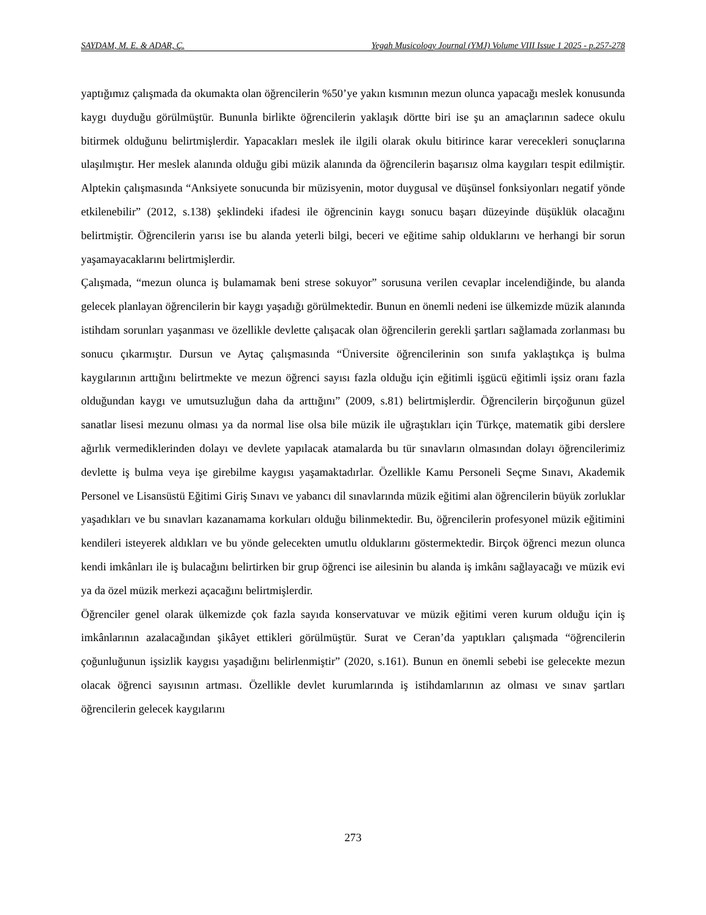SAYDAM, M. E. & ADAR, Ç. Yegah Musicology Journal (YMJ) Volume VIII Issue 1 2025 - p.257-278
yaptığımız çalışmada da okumakta olan öğrencilerin %50’ye yakın kısmının mezun olunca yapacağı meslek konusunda kaygı duyduğu görülmüştür. Bununla birlikte öğrencilerin yaklaşık dörtte biri ise şu an amaçlarının sadece okulu bitirmek olduğunu belirtmişlerdir. Yapacakları meslek ile ilgili olarak okulu bitirince karar verecekleri sonuçlarına ulaşılmıştır. Her meslek alanında olduğu gibi müzik alanında da öğrencilerin başarısız olma kaygıları tespit edilmiştir. Alptekin çalışmasında “Anksiyete sonucunda bir müzisyenin, motor duygusal ve düşünsel fonksiyonları negatif yönde etkilenebilir” (2012, s.138) şeklindeki ifadesi ile öğrencinin kaygı sonucu başarı düzeyinde düşüklük olacağını belirtmiştir. Öğrencilerin yarısı ise bu alanda yeterli bilgi, beceri ve eğitime sahip olduklarını ve herhangi bir sorun yaşamayacaklarını belirtmişlerdir.
Çalışmada, “mezun olunca iş bulamamak beni strese sokuyor” sorusuna verilen cevaplar incelendiğinde, bu alanda gelecek planlayan öğrencilerin bir kaygı yaşadığı görülmektedir. Bunun en önemli nedeni ise ülkemizde müzik alanında istihdam sorunları yaşanması ve özellikle devlette çalışacak olan öğrencilerin gerekli şartları sağlamada zorlanması bu sonucu çıkarmıştır. Dursun ve Aytaç çalışmasında “Üniversite öğrencilerinin son sınıfa yaklaştıkça iş bulma kaygılarının arttığını belirtmekte ve mezun öğrenci sayısı fazla olduğu için eğitimli işgücü eğitimli işsiz oranı fazla olduğundan kaygı ve umutsuzluğun daha da arttığını” (2009, s.81) belirtmişlerdir. Öğrencilerin birçoğunun güzel sanatlar lisesi mezunu olması ya da normal lise olsa bile müzik ile uğraştıkları için Türkçe, matematik gibi derslere ağırlık vermediklerinden dolayı ve devlete yapılacak atamalarda bu tür sınavların olmasından dolayı öğrencilerimiz devlette iş bulma veya işe girebilme kaygısı yaşamaktadırlar. Özellikle Kamu Personeli Seçme Sınavı, Akademik Personel ve Lisansüstü Eğitimi Giriş Sınavı ve yabancı dil sınavlarında müzik eğitimi alan öğrencilerin büyük zorluklar yaşadıkları ve bu sınavları kazanamama korkuları olduğu bilinmektedir. Bu, öğrencilerin profesyonel müzik eğitimini kendileri isteyerek aldıkları ve bu yönde gelecekten umutlu olduklarını göstermektedir. Birçok öğrenci mezun olunca kendi imkânları ile iş bulacağını belirtirken bir grup öğrenci ise ailesinin bu alanda iş imkânı sağlayacağı ve müzik evi ya da özel müzik merkezi açacağını belirtmişlerdir.
Öğrenciler genel olarak ülkemizde çok fazla sayıda konservatuvar ve müzik eğitimi veren kurum olduğu için iş imkânlarının azalacağından şikâyet ettikleri görülmüştür. Surat ve Ceran’da yaptıkları çalışmada “öğrencilerin çoğunluğunun işsizlik kaygısı yaşadığını belirlenmiştir” (2020, s.161). Bunun en önemli sebebi ise gelecekte mezun olacak öğrenci sayısının artması. Özellikle devlet kurumlarında iş istihdamlarının az olması ve sınav şartları öğrencilerin gelecek kaygılarını
273